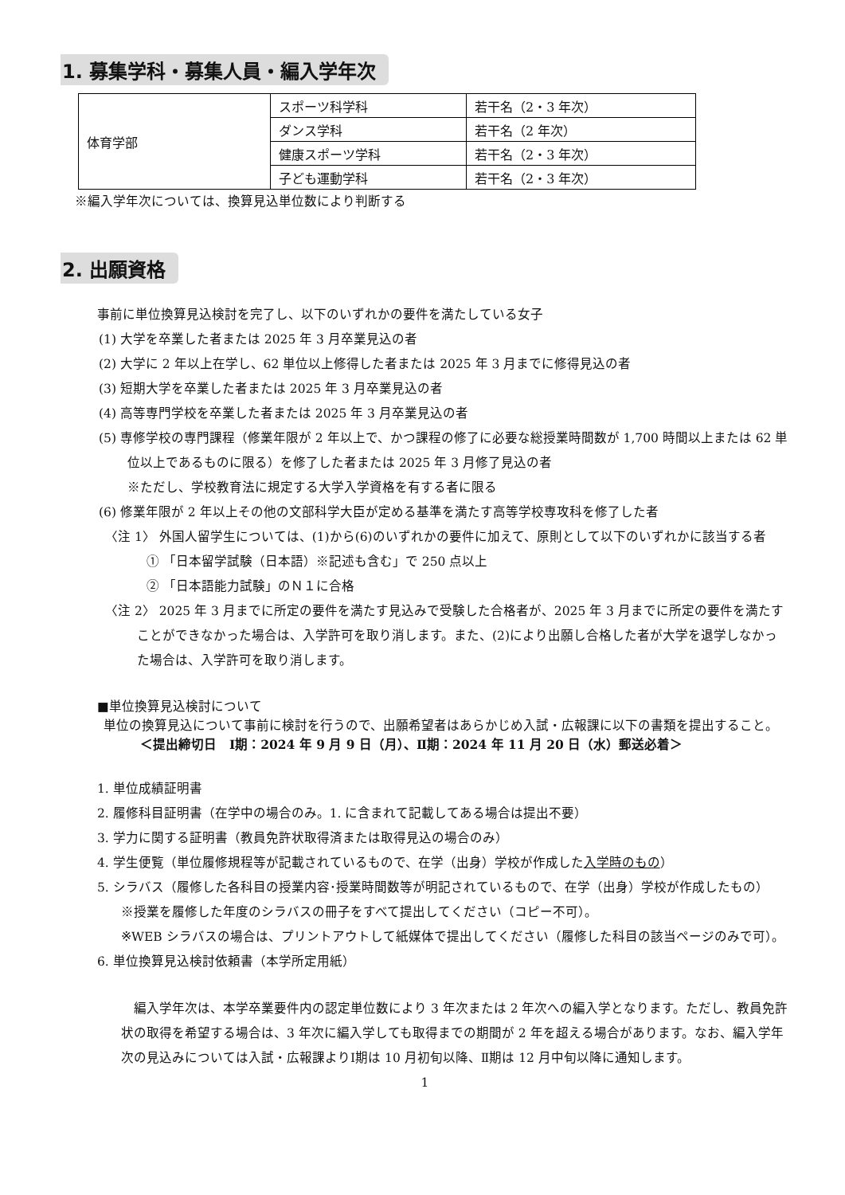1. 募集学科・募集人員・編入学年次
| 体育学部 | スポーツ科学科 | 若干名（2・3 年次） |
| | ダンス学科 | 若干名（2 年次） |
| | 健康スポーツ学科 | 若干名（2・3 年次） |
| | 子ども運動学科 | 若干名（2・3 年次） |
※編入学年次については、換算見込単位数により判断する
2. 出願資格
事前に単位換算見込検討を完了し、以下のいずれかの要件を満たしている女子
(1) 大学を卒業した者または 2025 年 3 月卒業見込の者
(2) 大学に 2 年以上在学し、62 単位以上修得した者または 2025 年 3 月までに修得見込の者
(3) 短期大学を卒業した者または 2025 年 3 月卒業見込の者
(4) 高等専門学校を卒業した者または 2025 年 3 月卒業見込の者
(5) 専修学校の専門課程（修業年限が 2 年以上で、かつ課程の修了に必要な総授業時間数が 1,700 時間以上または 62 単位以上であるものに限る）を修了した者または 2025 年 3 月修了見込の者
※ただし、学校教育法に規定する大学入学資格を有する者に限る
(6) 修業年限が 2 年以上その他の文部科学大臣が定める基準を満たす高等学校専攻科を修了した者
〈注 1〉 外国人留学生については、(1)から(6)のいずれかの要件に加えて、原則として以下のいずれかに該当する者
① 「日本留学試験（日本語）※記述も含む」で 250 点以上
② 「日本語能力試験」のＮ１に合格
〈注 2〉 2025 年 3 月までに所定の要件を満たす見込みで受験した合格者が、2025 年 3 月までに所定の要件を満たすことができなかった場合は、入学許可を取り消します。また、(2)により出願し合格した者が大学を退学しなかった場合は、入学許可を取り消します。
■単位換算見込検討について
単位の換算見込について事前に検討を行うので、出願希望者はあらかじめ入試・広報課に以下の書類を提出すること。
＜提出締切日　Ⅰ期：2024 年 9 月 9 日（月）、Ⅱ期：2024 年 11 月 20 日（水）郵送必着＞
1. 単位成績証明書
2. 履修科目証明書（在学中の場合のみ。1. に含まれて記載してある場合は提出不要）
3. 学力に関する証明書（教員免許状取得済または取得見込の場合のみ）
4. 学生便覧（単位履修規程等が記載されているもので、在学（出身）学校が作成した入学時のもの）
5. シラバス（履修した各科目の授業内容･授業時間数等が明記されているもので、在学（出身）学校が作成したもの）
※授業を履修した年度のシラバスの冊子をすべて提出してください（コピー不可）。
※WEB シラバスの場合は、プリントアウトして紙媒体で提出してください（履修した科目の該当ページのみで可）。
6. 単位換算見込検討依頼書（本学所定用紙）
編入学年次は、本学卒業要件内の認定単位数により 3 年次または 2 年次への編入学となります。ただし、教員免許状の取得を希望する場合は、3 年次に編入学しても取得までの期間が 2 年を超える場合があります。なお、編入学年次の見込みについては入試・広報課よりⅠ期は 10 月初旬以降、Ⅱ期は 12 月中旬以降に通知します。
1